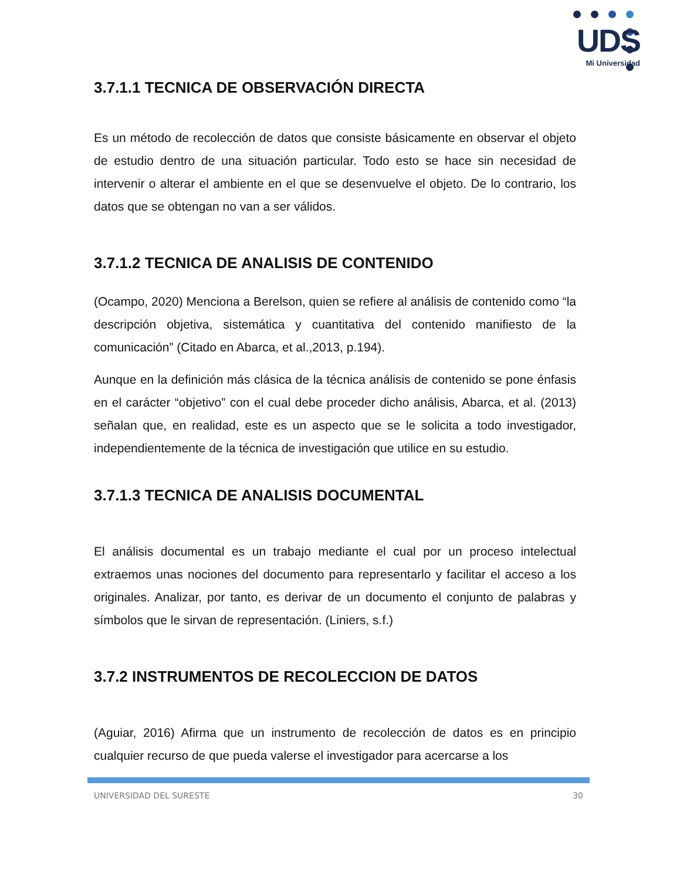UDS
Mi Universidad
3.7.1.1 TECNICA DE OBSERVACIÓN DIRECTA
Es un método de recolección de datos que consiste básicamente en observar el objeto de estudio dentro de una situación particular. Todo esto se hace sin necesidad de intervenir o alterar el ambiente en el que se desenvuelve el objeto. De lo contrario, los datos que se obtengan no van a ser válidos.
3.7.1.2 TECNICA DE ANALISIS DE CONTENIDO
(Ocampo, 2020) Menciona a Berelson, quien se refiere al análisis de contenido como “la descripción objetiva, sistemática y cuantitativa del contenido manifiesto de la comunicación” (Citado en Abarca, et al.,2013, p.194).
Aunque en la definición más clásica de la técnica análisis de contenido se pone énfasis en el carácter “objetivo” con el cual debe proceder dicho análisis, Abarca, et al. (2013) señalan que, en realidad, este es un aspecto que se le solicita a todo investigador, independientemente de la técnica de investigación que utilice en su estudio.
3.7.1.3 TECNICA DE ANALISIS DOCUMENTAL
El análisis documental es un trabajo mediante el cual por un proceso intelectual extraemos unas nociones del documento para representarlo y facilitar el acceso a los originales. Analizar, por tanto, es derivar de un documento el conjunto de palabras y símbolos que le sirvan de representación. (Liniers, s.f.)
3.7.2 INSTRUMENTOS DE RECOLECCION DE DATOS
(Aguiar, 2016) Afirma que un instrumento de recolección de datos es en principio cualquier recurso de que pueda valerse el investigador para acercarse a los
UNIVERSIDAD DEL SURESTE 30